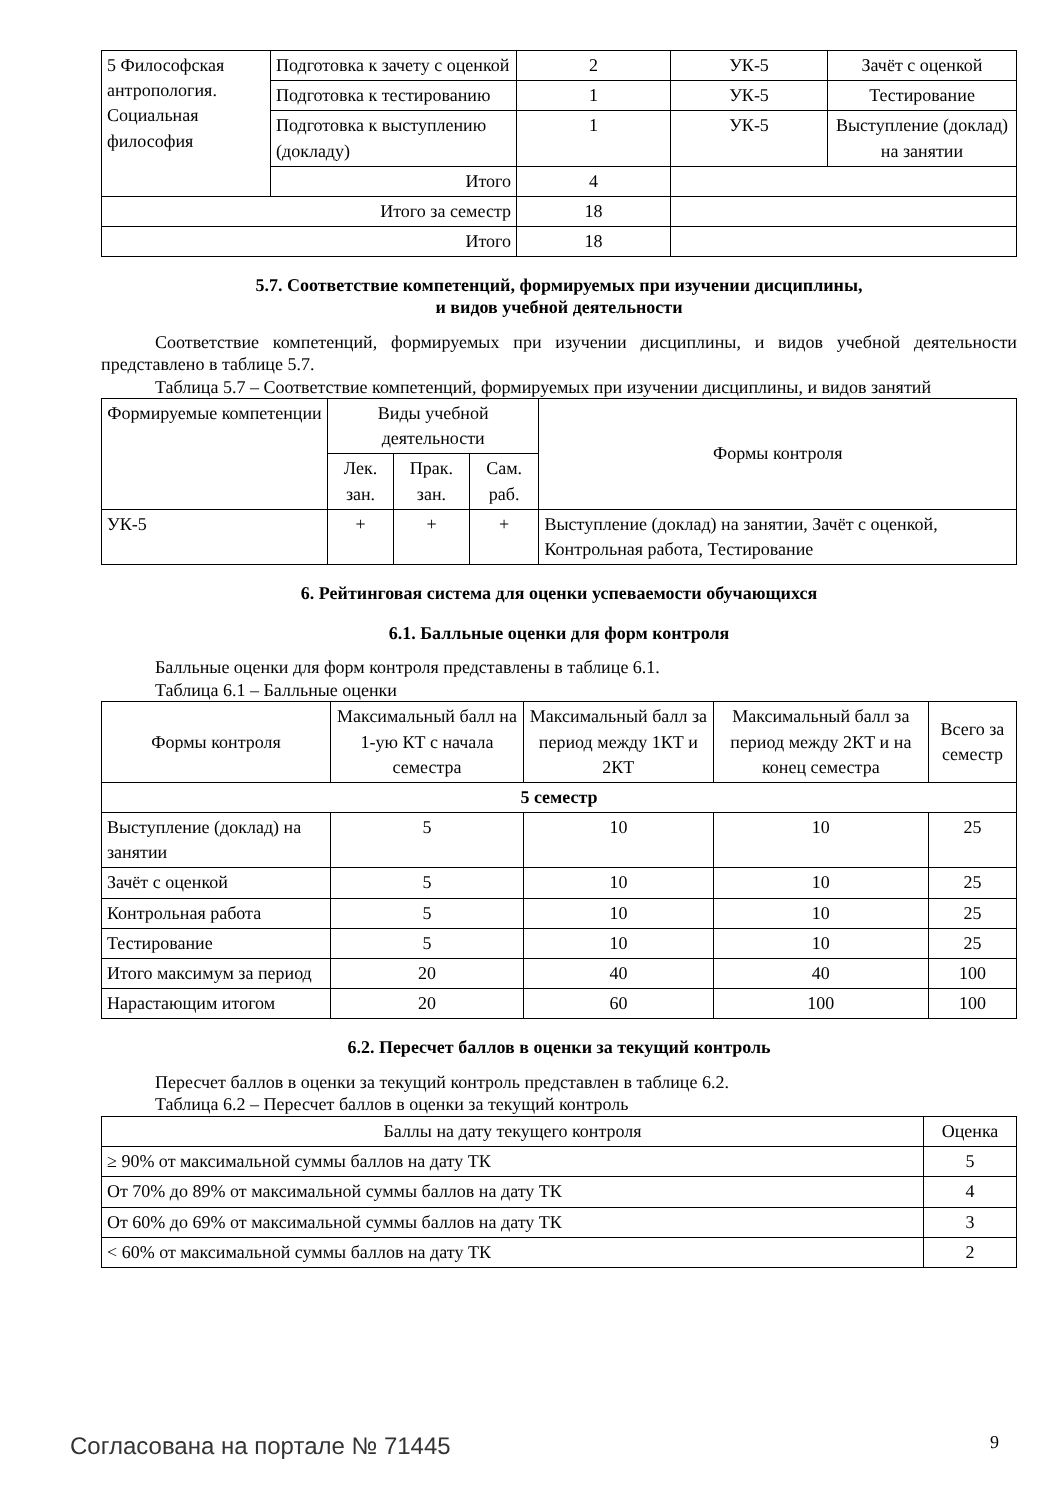| 5 Философская антропология. Социальная философия | Подготовка к зачету с оценкой | 2 | УК-5 | Зачёт с оценкой |
| | Подготовка к тестированию | 1 | УК-5 | Тестирование |
| | Подготовка к выступлению (докладу) | 1 | УК-5 | Выступление (доклад) на занятии |
| | Итого | 4 | | |
| Итого за семестр | | 18 | | |
| Итого | | 18 | | |
5.7. Соответствие компетенций, формируемых при изучении дисциплины,
и видов учебной деятельности
Соответствие компетенций, формируемых при изучении дисциплины, и видов учебной деятельности представлено в таблице 5.7.
Таблица 5.7 – Соответствие компетенций, формируемых при изучении дисциплины, и видов занятий
| Формируемые компетенции | Виды учебной деятельности | | | Формы контроля |
| --- | --- | --- | --- | --- |
| | Лек. зан. | Прак. зан. | Сам. раб. | |
| УК-5 | + | + | + | Выступление (доклад) на занятии, Зачёт с оценкой, Контрольная работа, Тестирование |
6. Рейтинговая система для оценки успеваемости обучающихся
6.1. Балльные оценки для форм контроля
Балльные оценки для форм контроля представлены в таблице 6.1.
Таблица 6.1 – Балльные оценки
| Формы контроля | Максимальный балл на 1-ую КТ с начала семестра | Максимальный балл за период между 1КТ и 2КТ | Максимальный балл за период между 2КТ и на конец семестра | Всего за семестр |
| --- | --- | --- | --- | --- |
| 5 семестр | | | | |
| Выступление (доклад) на занятии | 5 | 10 | 10 | 25 |
| Зачёт с оценкой | 5 | 10 | 10 | 25 |
| Контрольная работа | 5 | 10 | 10 | 25 |
| Тестирование | 5 | 10 | 10 | 25 |
| Итого максимум за период | 20 | 40 | 40 | 100 |
| Нарастающим итогом | 20 | 60 | 100 | 100 |
6.2. Пересчет баллов в оценки за текущий контроль
Пересчет баллов в оценки за текущий контроль представлен в таблице 6.2.
Таблица 6.2 – Пересчет баллов в оценки за текущий контроль
| Баллы на дату текущего контроля | Оценка |
| --- | --- |
| ≥ 90% от максимальной суммы баллов на дату ТК | 5 |
| От 70% до 89% от максимальной суммы баллов на дату ТК | 4 |
| От 60% до 69% от максимальной суммы баллов на дату ТК | 3 |
| < 60% от максимальной суммы баллов на дату ТК | 2 |
Согласована на портале № 71445 9